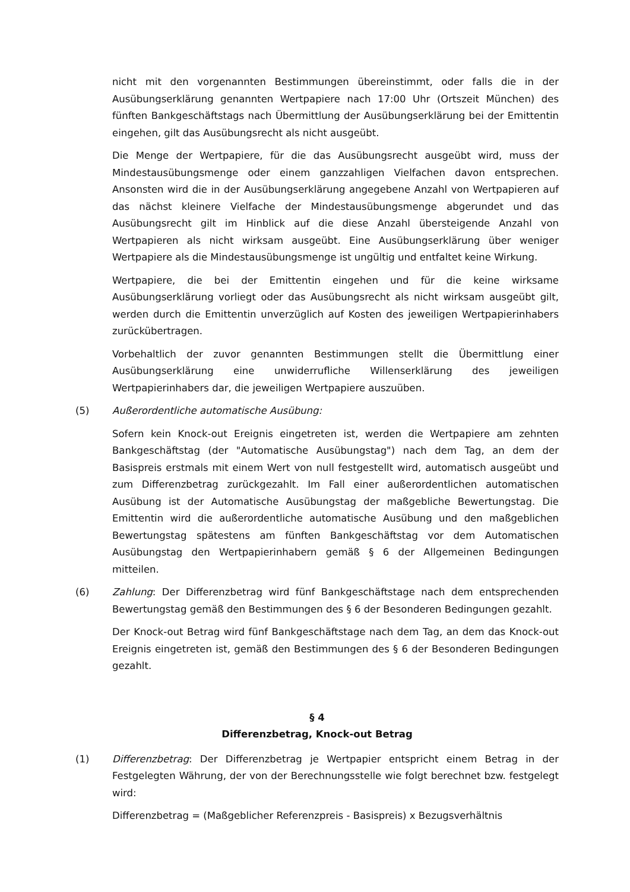nicht mit den vorgenannten Bestimmungen übereinstimmt, oder falls die in der Ausübungserklärung genannten Wertpapiere nach 17:00 Uhr (Ortszeit München) des fünften Bankgeschäftstags nach Übermittlung der Ausübungserklärung bei der Emittentin eingehen, gilt das Ausübungsrecht als nicht ausgeübt.
Die Menge der Wertpapiere, für die das Ausübungsrecht ausgeübt wird, muss der Mindestausübungsmenge oder einem ganzzahligen Vielfachen davon entsprechen. Ansonsten wird die in der Ausübungserklärung angegebene Anzahl von Wertpapieren auf das nächst kleinere Vielfache der Mindestausübungsmenge abgerundet und das Ausübungsrecht gilt im Hinblick auf die diese Anzahl übersteigende Anzahl von Wertpapieren als nicht wirksam ausgeübt. Eine Ausübungserklärung über weniger Wertpapiere als die Mindestausübungsmenge ist ungültig und entfaltet keine Wirkung.
Wertpapiere, die bei der Emittentin eingehen und für die keine wirksame Ausübungserklärung vorliegt oder das Ausübungsrecht als nicht wirksam ausgeübt gilt, werden durch die Emittentin unverzüglich auf Kosten des jeweiligen Wertpapierinhabers zurückübertragen.
Vorbehaltlich der zuvor genannten Bestimmungen stellt die Übermittlung einer Ausübungserklärung eine unwiderrufliche Willenserklärung des jeweiligen Wertpapierinhabers dar, die jeweiligen Wertpapiere auszuüben.
(5) Außerordentliche automatische Ausübung:
Sofern kein Knock-out Ereignis eingetreten ist, werden die Wertpapiere am zehnten Bankgeschäftstag (der "Automatische Ausübungstag") nach dem Tag, an dem der Basispreis erstmals mit einem Wert von null festgestellt wird, automatisch ausgeübt und zum Differenzbetrag zurückgezahlt. Im Fall einer außerordentlichen automatischen Ausübung ist der Automatische Ausübungstag der maßgebliche Bewertungstag. Die Emittentin wird die außerordentliche automatische Ausübung und den maßgeblichen Bewertungstag spätestens am fünften Bankgeschäftstag vor dem Automatischen Ausübungstag den Wertpapierinhabern gemäß § 6 der Allgemeinen Bedingungen mitteilen.
(6) Zahlung: Der Differenzbetrag wird fünf Bankgeschäftstage nach dem entsprechenden Bewertungstag gemäß den Bestimmungen des § 6 der Besonderen Bedingungen gezahlt.
Der Knock-out Betrag wird fünf Bankgeschäftstage nach dem Tag, an dem das Knock-out Ereignis eingetreten ist, gemäß den Bestimmungen des § 6 der Besonderen Bedingungen gezahlt.
§ 4
Differenzbetrag, Knock-out Betrag
(1) Differenzbetrag: Der Differenzbetrag je Wertpapier entspricht einem Betrag in der Festgelegten Währung, der von der Berechnungsstelle wie folgt berechnet bzw. festgelegt wird:
Differenzbetrag = (Maßgeblicher Referenzpreis - Basispreis) x Bezugsverhältnis